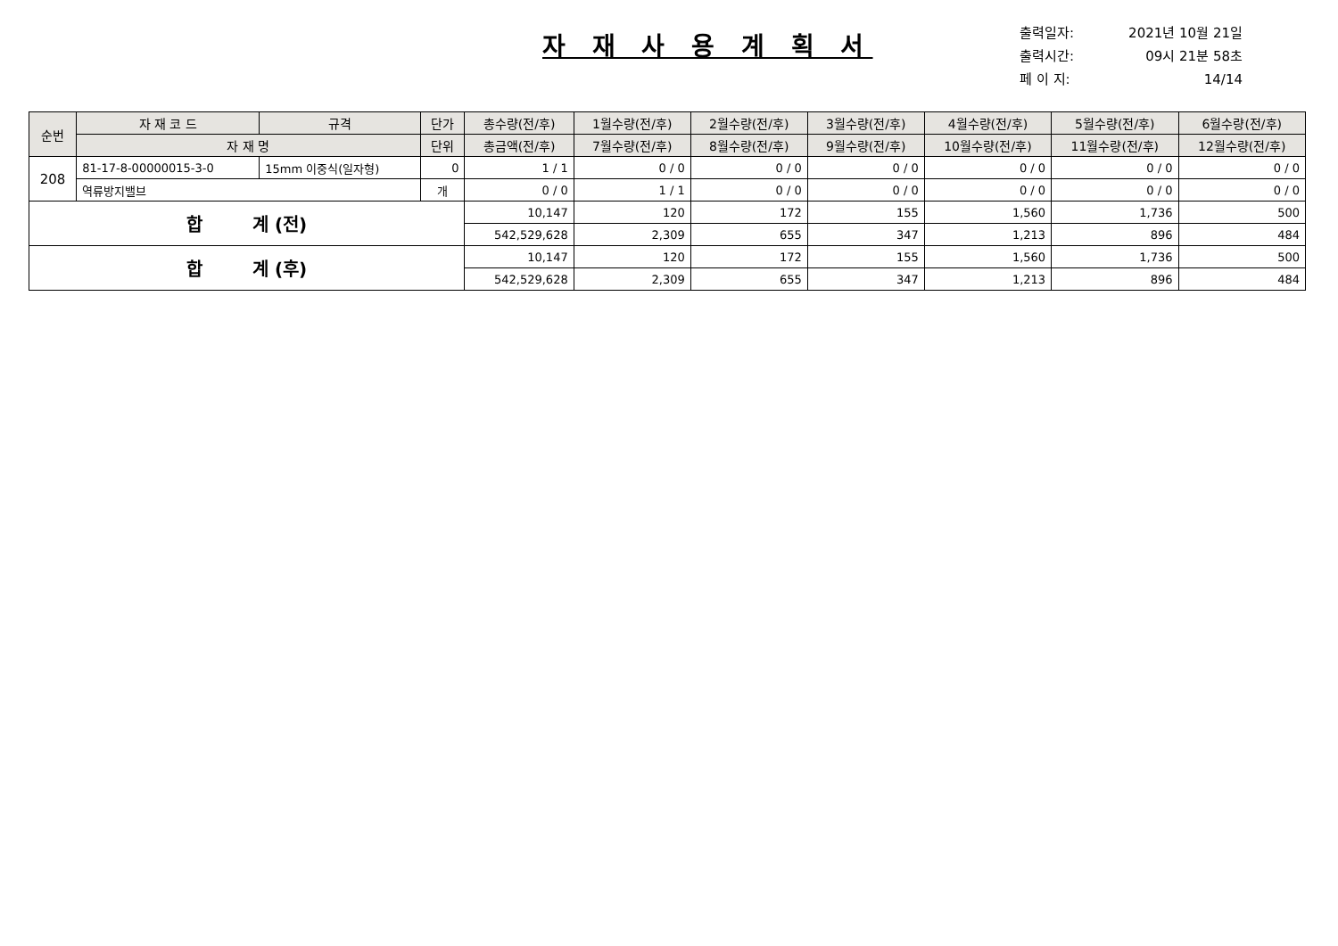자 재 사 용 계 획 서
출력일자: 2021년 10월 21일
출력시간: 09시 21분 58초
페 이 지: 14/14
| 순번 | 자 재 코 드 | 규격 | 단가 | 총수량(전/후) | 1월수량(전/후) | 2월수량(전/후) | 3월수량(전/후) | 4월수량(전/후) | 5월수량(전/후) | 6월수량(전/후) |
| --- | --- | --- | --- | --- | --- | --- | --- | --- | --- | --- |
| | 자 재 명 | | 단위 | 총금액(전/후) | 7월수량(전/후) | 8월수량(전/후) | 9월수량(전/후) | 10월수량(전/후) | 11월수량(전/후) | 12월수량(전/후) |
| 208 | 81-17-8-00000015-3-0 | 15mm 이중식(일자형) | 0 | 1 / 1 | 0 / 0 | 0 / 0 | 0 / 0 | 0 / 0 | 0 / 0 | 0 / 0 |
| | 역류방지밸브 | | 개 | 0 / 0 | 1 / 1 | 0 / 0 | 0 / 0 | 0 / 0 | 0 / 0 | 0 / 0 |
| 합 계 (전) | | | | 10,147 | 120 | 172 | 155 | 1,560 | 1,736 | 500 |
| | | | | 542,529,628 | 2,309 | 655 | 347 | 1,213 | 896 | 484 |
| 합 계 (후) | | | | 10,147 | 120 | 172 | 155 | 1,560 | 1,736 | 500 |
| | | | | 542,529,628 | 2,309 | 655 | 347 | 1,213 | 896 | 484 |